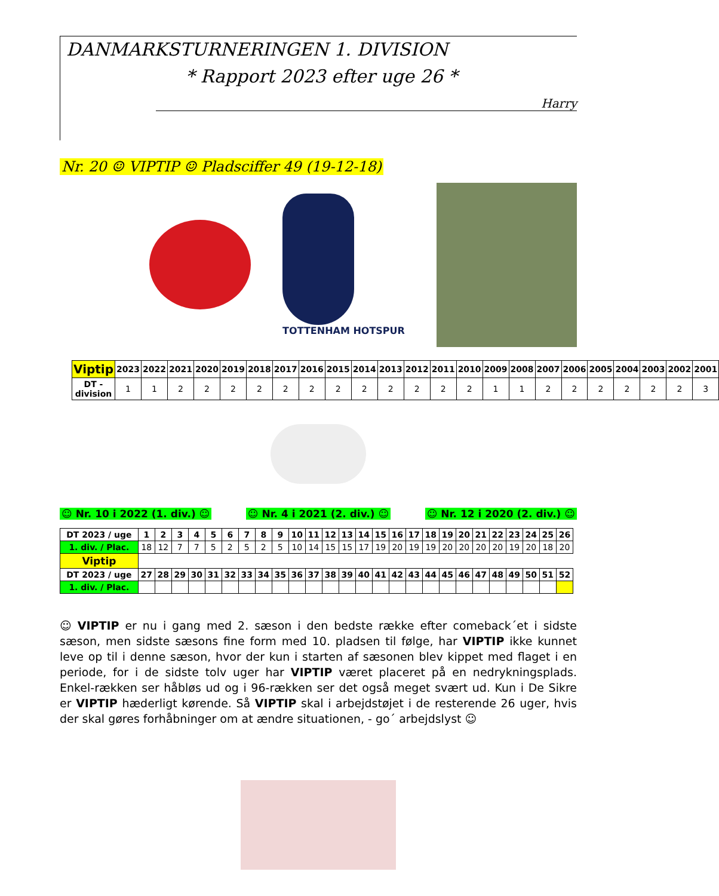DANMARKSTURNERINGEN 1. DIVISION
* Rapport 2023 efter uge 26 *
Harry
Nr. 20 ☺ VIPTIP ☺ Pladsciffer 49 (19-12-18)
TOTTENHAM HOTSPUR
| Viptip | 2023 | 2022 | 2021 | 2020 | 2019 | 2018 | 2017 | 2016 | 2015 | 2014 | 2013 | 2012 | 2011 | 2010 | 2009 | 2008 | 2007 | 2006 | 2005 | 2004 | 2003 | 2002 | 2001 |
| --- | --- | --- | --- | --- | --- | --- | --- | --- | --- | --- | --- | --- | --- | --- | --- | --- | --- | --- | --- | --- | --- | --- | --- |
| DT -division | 1 | 1 | 2 | 2 | 2 | 2 | 2 | 2 | 2 | 2 | 2 | 2 | 2 | 2 | 1 | 1 | 2 | 2 | 2 | 2 | 2 | 2 | 3 |
☺ Nr. 10 i 2022 (1. div.) ☺ ☺ Nr. 4 i 2021 (2. div.) ☺ ☺ Nr. 12 i 2020 (2. div.) ☺
| DT 2023 / uge | 1 | 2 | 3 | 4 | 5 | 6 | 7 | 8 | 9 | 10 | 11 | 12 | 13 | 14 | 15 | 16 | 17 | 18 | 19 | 20 | 21 | 22 | 23 | 24 | 25 | 26 |
| --- | --- | --- | --- | --- | --- | --- | --- | --- | --- | --- | --- | --- | --- | --- | --- | --- | --- | --- | --- | --- | --- | --- | --- | --- | --- | --- |
| 1. div. / Plac. | 18 | 12 | 7 | 7 | 5 | 2 | 5 | 2 | 5 | 10 | 14 | 15 | 15 | 17 | 19 | 20 | 19 | 19 | 20 | 20 | 20 | 20 | 19 | 20 | 18 | 20 |
| Viptip | | | | | | | | | | | | | | | | | | | | | | | | | | |
| DT 2023 / uge | 27 | 28 | 29 | 30 | 31 | 32 | 33 | 34 | 35 | 36 | 37 | 38 | 39 | 40 | 41 | 42 | 43 | 44 | 45 | 46 | 47 | 48 | 49 | 50 | 51 | 52 |
| 1. div. / Plac. | | | | | | | | | | | | | | | | | | | | | | | | | | |
☺ VIPTIP er nu i gang med 2. sæson i den bedste række efter comeback´et i sidste sæson, men sidste sæsons fine form med 10. pladsen til følge, har VIPTIP ikke kunnet leve op til i denne sæson, hvor der kun i starten af sæsonen blev kippet med flaget i en periode, for i de sidste tolv uger har VIPTIP været placeret på en nedrykningsplads. Enkel-rækken ser håbløs ud og i 96-rækken ser det også meget svært ud. Kun i De Sikre er VIPTIP hæderligt kørende. Så VIPTIP skal i arbejdstøjet i de resterende 26 uger, hvis der skal gøres forhåbninger om at ændre situationen, - go´ arbejdslyst ☺